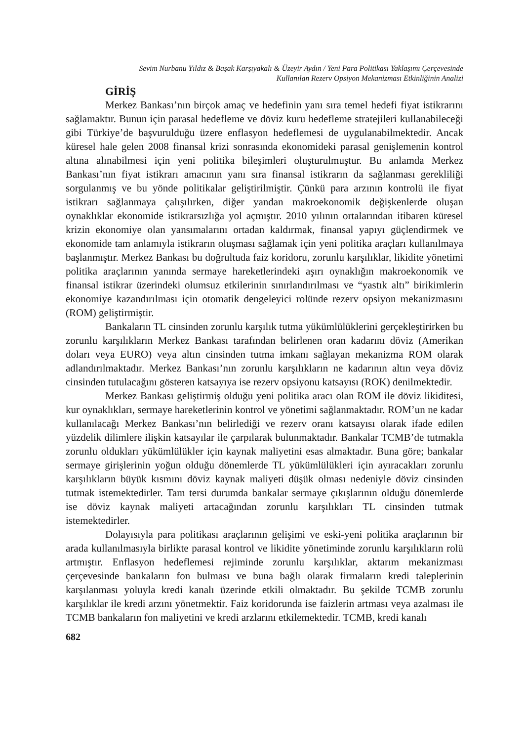Sevim Nurbanu Yıldız & Başak Karşıyakalı & Üzeyir Aydın / Yeni Para Politikası Yaklaşımı Çerçevesinde
Kullanılan Rezerv Opsiyon Mekanizması Etkinliğinin Analizi
GİRİŞ
Merkez Bankası’nın birçok amaç ve hedefinin yanı sıra temel hedefi fiyat istikrarını sağlamaktır. Bunun için parasal hedefleme ve döviz kuru hedefleme stratejileri kullanabileceği gibi Türkiye’de başvurulduğu üzere enflasyon hedeflemesi de uygulanabilmektedir. Ancak küresel hale gelen 2008 finansal krizi sonrasında ekonomideki parasal genişlemenin kontrol altına alınabilmesi için yeni politika bileşimleri oluşturulmuştur. Bu anlamda Merkez Bankası’nın fiyat istikrarı amacının yanı sıra finansal istikrarın da sağlanması gerekliliği sorgulanmış ve bu yönde politikalar geliştirilmiştir. Çünkü para arzının kontrolü ile fiyat istikrarı sağlanmaya çalışılırken, diğer yandan makroekonomik değişkenlerde oluşan oynaklıklar ekonomide istikrarsızlığa yol açmıştır. 2010 yılının ortalarından itibaren küresel krizin ekonomiye olan yansımalarını ortadan kaldırmak, finansal yapıyı güçlendirmek ve ekonomide tam anlamıyla istikrarın oluşması sağlamak için yeni politika araçları kullanılmaya başlanmıştır. Merkez Bankası bu doğrultuda faiz koridoru, zorunlu karşılıklar, likidite yönetimi politika araçlarının yanında sermaye hareketlerindeki aşırı oynaklığın makroekonomik ve finansal istikrar üzerindeki olumsuz etkilerinin sınırlandırılması ve “yastık altı” birikimlerin ekonomiye kazandırılması için otomatik dengeleyici rolünde rezerv opsiyon mekanizmasını (ROM) geliştirmiştir.
Bankaların TL cinsinden zorunlu karşılık tutma yükümlülüklerini gerçekleştirirken bu zorunlu karşılıkların Merkez Bankası tarafından belirlenen oran kadarını döviz (Amerikan doları veya EURO) veya altın cinsinden tutma imkanı sağlayan mekanizma ROM olarak adlandırılmaktadır. Merkez Bankası’nın zorunlu karşılıkların ne kadarının altın veya döviz cinsinden tutulacağını gösteren katsayıya ise rezerv opsiyonu katsayısı (ROK) denilmektedir.
Merkez Bankası geliştirmiş olduğu yeni politika aracı olan ROM ile döviz likiditesi, kur oynaklıkları, sermaye hareketlerinin kontrol ve yönetimi sağlanmaktadır. ROM’un ne kadar kullanılacağı Merkez Bankası’nın belirlediği ve rezerv oranı katsayısı olarak ifade edilen yüzdelik dilimlere ilişkin katsayılar ile çarpılarak bulunmaktadır. Bankalar TCMB’de tutmakla zorunlu oldukları yükümlülükler için kaynak maliyetini esas almaktadır. Buna göre; bankalar sermaye girişlerinin yoğun olduğu dönemlerde TL yükümlülükleri için ayıracakları zorunlu karşılıkların büyük kısmını döviz kaynak maliyeti düşük olması nedeniyle döviz cinsinden tutmak istemektedirler. Tam tersi durumda bankalar sermaye çıkışlarının olduğu dönemlerde ise döviz kaynak maliyeti artacağından zorunlu karşılıkları TL cinsinden tutmak istemektedirler.
Dolayısıyla para politikası araçlarının gelişimi ve eski-yeni politika araçlarının bir arada kullanılmasıyla birlikte parasal kontrol ve likidite yönetiminde zorunlu karşılıkların rolü artmıştır. Enflasyon hedeflemesi rejiminde zorunlu karşılıklar, aktarım mekanizması çerçevesinde bankaların fon bulması ve buna bağlı olarak firmaların kredi taleplerinin karşılanması yoluyla kredi kanalı üzerinde etkili olmaktadır. Bu şekilde TCMB zorunlu karşılıklar ile kredi arzını yönetmektir. Faiz koridorunda ise faizlerin artması veya azalması ile TCMB bankaların fon maliyetini ve kredi arzlarını etkilemektedir. TCMB, kredi kanalı
682